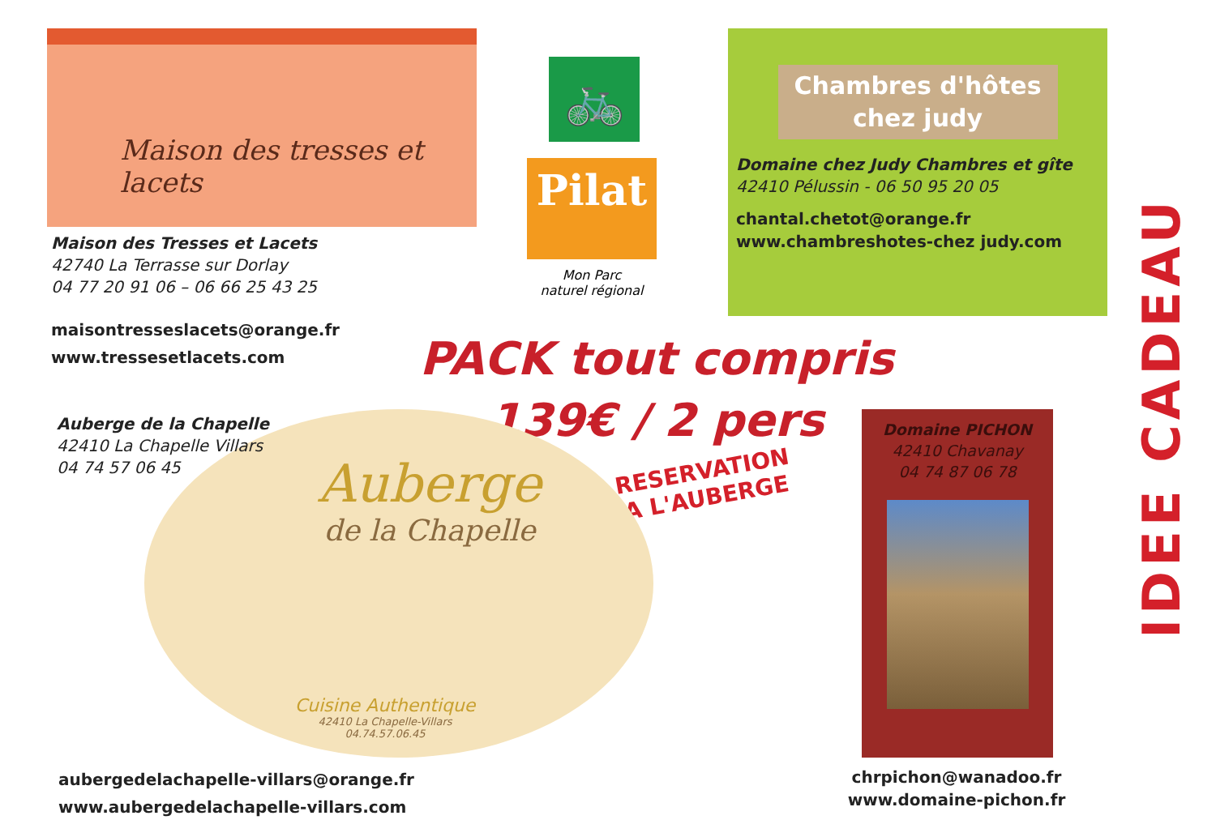Maison des tresses et lacets
Maison des Tresses et Lacets
42740 La Terrasse sur Dorlay
04 77 20 91 06 – 06 66 25 43 25
maisontresseslacets@orange.fr
www.tressesetlacets.com
🚲
Pilat
Mon Parc
naturel régional
Chambres d'hôtes
chez judy
Domaine chez Judy Chambres et gîte
42410 Pélussin - 06 50 95 20 05
chantal.chetot@orange.fr
www.chambreshotes-chez judy.com
IDEE CADEAU
PACK tout compris
139€ / 2 pers
RESERVATION
A L'AUBERGE
Auberge de la Chapelle
42410 La Chapelle Villars
04 74 57 06 45
Auberge
de la Chapelle
Cuisine Authentique
42410 La Chapelle-Villars
04.74.57.06.45
aubergedelachapelle-villars@orange.fr
www.aubergedelachapelle-villars.com
Domaine PICHON
42410 Chavanay
04 74 87 06 78
chrpichon@wanadoo.fr
www.domaine-pichon.fr